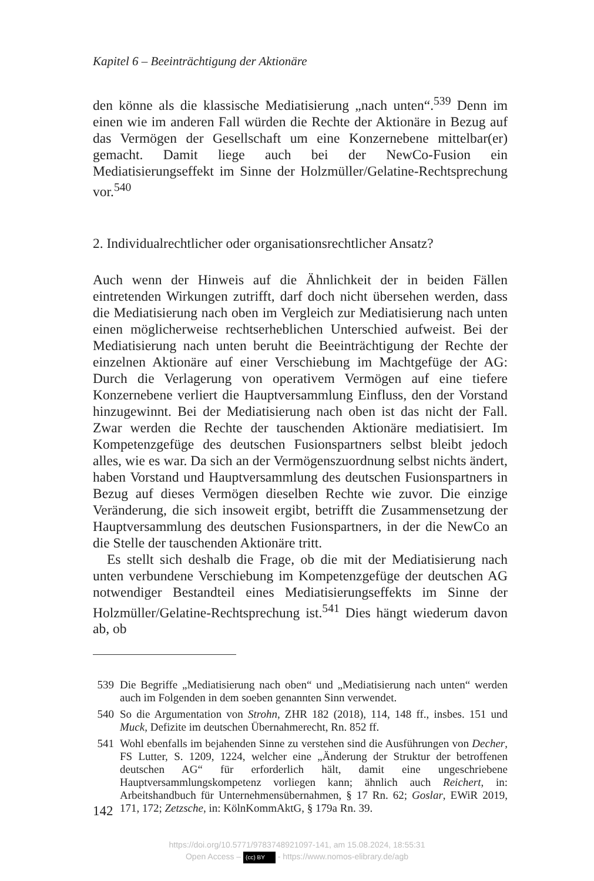Kapitel 6 – Beeinträchtigung der Aktionäre
den könne als die klassische Mediatisierung „nach unten“.<sup>539</sup> Denn im einen wie im anderen Fall würden die Rechte der Aktionäre in Bezug auf das Vermögen der Gesellschaft um eine Konzernebene mittelbar(er) gemacht. Damit liege auch bei der NewCo-Fusion ein Mediatisierungseffekt im Sinne der Holzmüller/Gelatine-Rechtsprechung vor.<sup>540</sup>
2. Individualrechtlicher oder organisationsrechtlicher Ansatz?
Auch wenn der Hinweis auf die Ähnlichkeit der in beiden Fällen eintretenden Wirkungen zutrifft, darf doch nicht übersehen werden, dass die Mediatisierung nach oben im Vergleich zur Mediatisierung nach unten einen möglicherweise rechtserheblichen Unterschied aufweist. Bei der Mediatisierung nach unten beruht die Beeinträchtigung der Rechte der einzelnen Aktionäre auf einer Verschiebung im Machtgefüge der AG: Durch die Verlagerung von operativem Vermögen auf eine tiefere Konzernebene verliert die Hauptversammlung Einfluss, den der Vorstand hinzugewinnt. Bei der Mediatisierung nach oben ist das nicht der Fall. Zwar werden die Rechte der tauschenden Aktionäre mediatisiert. Im Kompetenzgefüge des deutschen Fusionspartners selbst bleibt jedoch alles, wie es war. Da sich an der Vermögenszuordnung selbst nichts ändert, haben Vorstand und Hauptversammlung des deutschen Fusionspartners in Bezug auf dieses Vermögen dieselben Rechte wie zuvor. Die einzige Veränderung, die sich insoweit ergibt, betrifft die Zusammensetzung der Hauptversammlung des deutschen Fusionspartners, in der die NewCo an die Stelle der tauschenden Aktionäre tritt.
Es stellt sich deshalb die Frage, ob die mit der Mediatisierung nach unten verbundene Verschiebung im Kompetenzgefüge der deutschen AG notwendiger Bestandteil eines Mediatisierungseffekts im Sinne der Holzmüller/Gelatine-Rechtsprechung ist.<sup>541</sup> Dies hängt wiederum davon ab, ob
539 Die Begriffe „Mediatisierung nach oben“ und „Mediatisierung nach unten“ werden auch im Folgenden in dem soeben genannten Sinn verwendet.
540 So die Argumentation von Strohn, ZHR 182 (2018), 114, 148 ff., insbes. 151 und Muck, Defizite im deutschen Übernahmerecht, Rn. 852 ff.
541 Wohl ebenfalls im bejahenden Sinne zu verstehen sind die Ausführungen von Decher, FS Lutter, S. 1209, 1224, welcher eine „Änderung der Struktur der betroffenen deutschen AG“ für erforderlich hält, damit eine ungeschriebene Hauptversammlungskompetenz vorliegen kann; ähnlich auch Reichert, in: Arbeitshandbuch für Unternehmensübernahmen, § 17 Rn. 62; Goslar, EWiR 2019, 171, 172; Zetzsche, in: KölnKommAktG, § 179a Rn. 39.
142
https://doi.org/10.5771/9783748921097-141, am 15.08.2024, 18:55:31
Open Access – (cc) BY - https://www.nomos-elibrary.de/agb